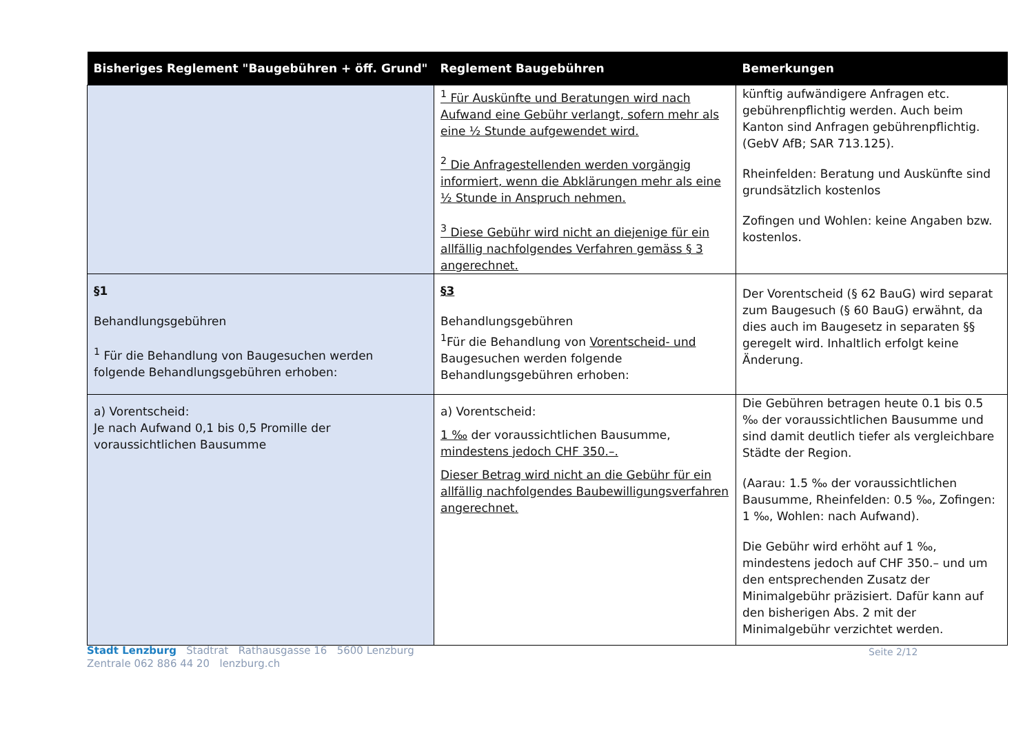| Bisheriges Reglement "Baugebühren + öff. Grund" | Reglement Baugebühren | Bemerkungen |
| --- | --- | --- |
| | <sup>1</sup> Für Auskünfte und Beratungen wird nach Aufwand eine Gebühr verlangt, sofern mehr als eine ½ Stunde aufgewendet wird. <sup>2</sup> Die Anfragestellenden werden vorgängig informiert, wenn die Abklärungen mehr als eine ½ Stunde in Anspruch nehmen. <sup>3</sup> Diese Gebühr wird nicht an diejenige für ein allfällig nachfolgendes Verfahren gemäss § 3 angerechnet. | künftig aufwändigere Anfragen etc. gebührenpflichtig werden. Auch beim Kanton sind Anfragen gebührenpflichtig. (GebV AfB; SAR 713.125). Rheinfelden: Beratung und Auskünfte sind grundsätzlich kostenlos Zofingen und Wohlen: keine Angaben bzw. kostenlos. |
| §1 Behandlungsgebühren <sup>1</sup> Für die Behandlung von Baugesuchen werden folgende Behandlungsgebühren erhoben: | §3 Behandlungsgebühren <sup>1</sup> Für die Behandlung von Vorentscheid- und Baugesuchen werden folgende Behandlungsgebühren erhoben: | Der Vorentscheid (§ 62 BauG) wird separat zum Baugesuch (§ 60 BauG) erwähnt, da dies auch im Baugesetz in separaten §§ geregelt wird. Inhaltlich erfolgt keine Änderung. |
| a) Vorentscheid: Je nach Aufwand 0,1 bis 0,5 Promille der voraussichtlichen Bausumme | a) Vorentscheid: 1 ‰ der voraussichtlichen Bausumme, mindestens jedoch CHF 350.–. Dieser Betrag wird nicht an die Gebühr für ein allfällig nachfolgendes Baubewilligungsverfahren angerechnet. | Die Gebühren betragen heute 0.1 bis 0.5 ‰ der voraussichtlichen Bausumme und sind damit deutlich tiefer als vergleichbare Städte der Region. (Aarau: 1.5 ‰ der voraussichtlichen Bausumme, Rheinfelden: 0.5 ‰, Zofingen: 1 ‰, Wohlen: nach Aufwand). Die Gebühr wird erhöht auf 1 ‰, mindestens jedoch auf CHF 350.– und um den entsprechenden Zusatz der Minimalgebühr präzisiert. Dafür kann auf den bisherigen Abs. 2 mit der Minimalgebühr verzichtet werden. |
Seite 2/12
Stadt Lenzburg Stadtrat Rathausgasse 16 5600 Lenzburg
Zentrale 062 886 44 20 lenzburg.ch